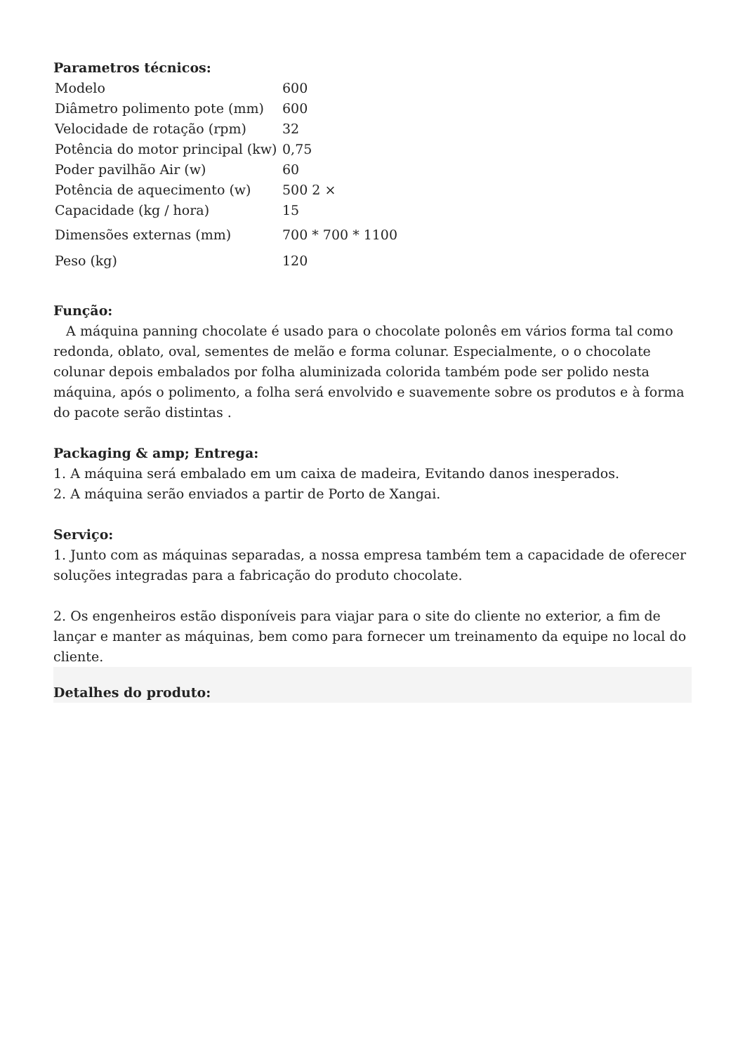Parametros técnicos:
| Modelo | 600 |
| Diâmetro polimento pote (mm) | 600 |
| Velocidade de rotação (rpm) | 32 |
| Potência do motor principal (kw) | 0,75 |
| Poder pavilhão Air (w) | 60 |
| Potência de aquecimento (w) | 500 2 × |
| Capacidade (kg / hora) | 15 |
| Dimensões externas (mm) | 700 * 700 * 1100 |
| Peso (kg) | 120 |
Função:
A máquina panning chocolate é usado para o chocolate polonês em vários forma tal como redonda, oblato, oval, sementes de melão e forma colunar. Especialmente, o o chocolate colunar depois embalados por folha aluminizada colorida também pode ser polido nesta máquina, após o polimento, a folha será envolvido e suavemente sobre os produtos e à forma do pacote serão distintas .
Packaging & amp; Entrega:
1. A máquina será embalado em um caixa de madeira, Evitando danos inesperados.
2. A máquina serão enviados a partir de Porto de Xangai.
Serviço:
1. Junto com as máquinas separadas, a nossa empresa também tem a capacidade de oferecer soluções integradas para a fabricação do produto chocolate.
2. Os engenheiros estão disponíveis para viajar para o site do cliente no exterior, a fim de lançar e manter as máquinas, bem como para fornecer um treinamento da equipe no local do cliente.
Detalhes do produto: